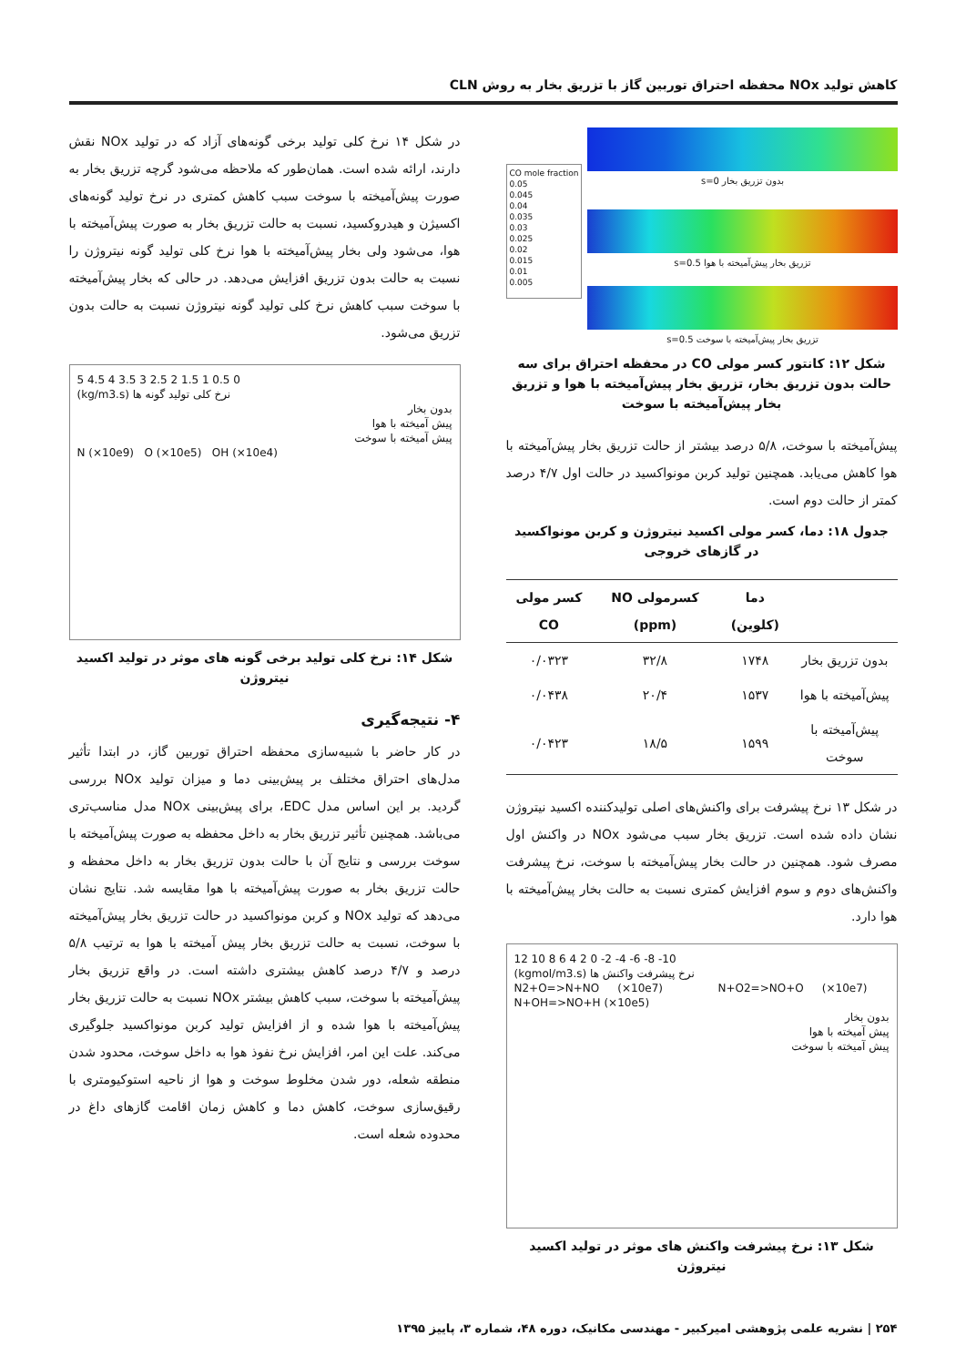کاهش تولید NOx محفظه احتراق توربین گاز با تزریق بخار به روش CLN
CO mole fraction
0.05
0.045
0.04
0.035
0.03
0.025
0.02
0.015
0.01
0.005
بدون تزریق بخار s=0
تزریق بخار پیش‌آمیخته با هوا s=0.5
تزریق بخار پیش‌آمیخته با سوخت s=0.5
شکل ۱۲: کانتور کسر مولی CO در محفظه احتراق برای سه حالت بدون تزریق بخار، تزریق بخار پیش‌آمیخته با هوا و تزریق بخار پیش‌آمیخته با سوخت
پیش‌آمیخته با سوخت، ۵/۸ درصد بیشتر از حالت تزریق بخار پیش‌آمیخته با هوا کاهش می‌یابد. همچنین تولید کربن مونواکسید در حالت اول ۴/۷ درصد کمتر از حالت دوم است.
جدول ۱۸: دما، کسر مولی اکسید نیتروژن و کربن مونواکسید در گازهای خروجی
| | دما (کلوین) | کسرمولی NO (ppm) | کسر مولی CO |
| --- | --- | --- | --- |
| بدون تزریق بخار | ۱۷۴۸ | ۳۲/۸ | ۰/۰۳۲۳ |
| پیش‌آمیخته با هوا | ۱۵۳۷ | ۲۰/۴ | ۰/۰۴۳۸ |
| پیش‌آمیخته با سوخت | ۱۵۹۹ | ۱۸/۵ | ۰/۰۴۲۳ |
در شکل ۱۳ نرخ پیشرفت برای واکنش‌های اصلی تولیدکننده اکسید نیتروژن نشان داده شده است. تزریق بخار سبب می‌شود NOx در واکنش اول مصرف شود. همچنین در حالت بخار پیش‌آمیخته با سوخت، نرخ پیشرفت واکنش‌های دوم و سوم افزایش کمتری نسبت به حالت بخار پیش‌آمیخته با هوا دارد.
12 10 8 6 4 2 0 -2 -4 -6 -8 -10
(kgmol/m3.s) نرخ پیشرفت واکنش ها
N2+O=>N+NO (×10e7) N+O2=>NO+O (×10e7) N+OH=>NO+H (×10e5)
بدون بخار
پیش آمیخته با هوا
پیش آمیخته با سوخت
شکل ۱۳: نرخ پیشرفت واکنش های موثر در تولید اکسید نیتروژن
در شکل ۱۴ نرخ کلی تولید برخی گونه‌های آزاد که در تولید NOx نقش دارند، ارائه شده است. همان‌طور که ملاحظه می‌شود گرچه تزریق بخار به صورت پیش‌آمیخته با سوخت سبب کاهش کمتری در نرخ تولید گونه‌های اکسیژن و هیدروکسید، نسبت به حالت تزریق بخار به صورت پیش‌آمیخته با هوا، می‌شود ولی بخار پیش‌آمیخته با هوا نرخ کلی تولید گونه نیتروژن را نسبت به حالت بدون تزریق افزایش می‌دهد. در حالی که بخار پیش‌آمیخته با سوخت سبب کاهش نرخ کلی تولید گونه نیتروژن نسبت به حالت بدون تزریق می‌شود.
5 4.5 4 3.5 3 2.5 2 1.5 1 0.5 0
(kg/m3.s) نرخ کلی تولید گونه ها
بدون بخار
پیش آمیخته با هوا
پیش آمیخته با سوخت
N (×10e9) O (×10e5) OH (×10e4)
شکل ۱۴: نرخ کلی تولید برخی گونه های موثر در تولید اکسید نیتروژن
۴- نتیجه‌گیری
در کار حاضر با شبیه‌سازی محفظه احتراق توربین گاز، در ابتدا تأثیر مدل‌های احتراق مختلف بر پیش‌بینی دما و میزان تولید NOx بررسی گردید. بر این اساس مدل EDC، برای پیش‌بینی NOx مدل مناسب‌تری می‌باشد. همچنین تأثیر تزریق بخار به داخل محفظه به صورت پیش‌آمیخته با سوخت بررسی و نتایج آن با حالت بدون تزریق بخار به داخل محفظه و حالت تزریق بخار به صورت پیش‌آمیخته با هوا مقایسه شد. نتایج نشان می‌دهد که تولید NOx و کربن مونواکسید در حالت تزریق بخار پیش‌آمیخته با سوخت، نسبت به حالت تزریق بخار پیش آمیخته با هوا به ترتیب ۵/۸ درصد و ۴/۷ درصد کاهش بیشتری داشته است. در واقع تزریق بخار پیش‌آمیخته با سوخت، سبب کاهش بیشتر NOx نسبت به حالت تزریق بخار پیش‌آمیخته با هوا شده و از افزایش تولید کربن مونواکسید جلوگیری می‌کند. علت این امر، افزایش نرخ نفوذ هوا به داخل سوخت، محدود شدن منطقه شعله، دور شدن مخلوط سوخت و هوا از ناحیه استوکیومتری با رقیق‌سازی سوخت، کاهش دما و کاهش زمان اقامت گازهای داغ در محدوده شعله است.
۲۵۴ | نشریه علمی پژوهشی امیرکبیر - مهندسی مکانیک، دوره ۴۸، شماره ۳، پاییز ۱۳۹۵